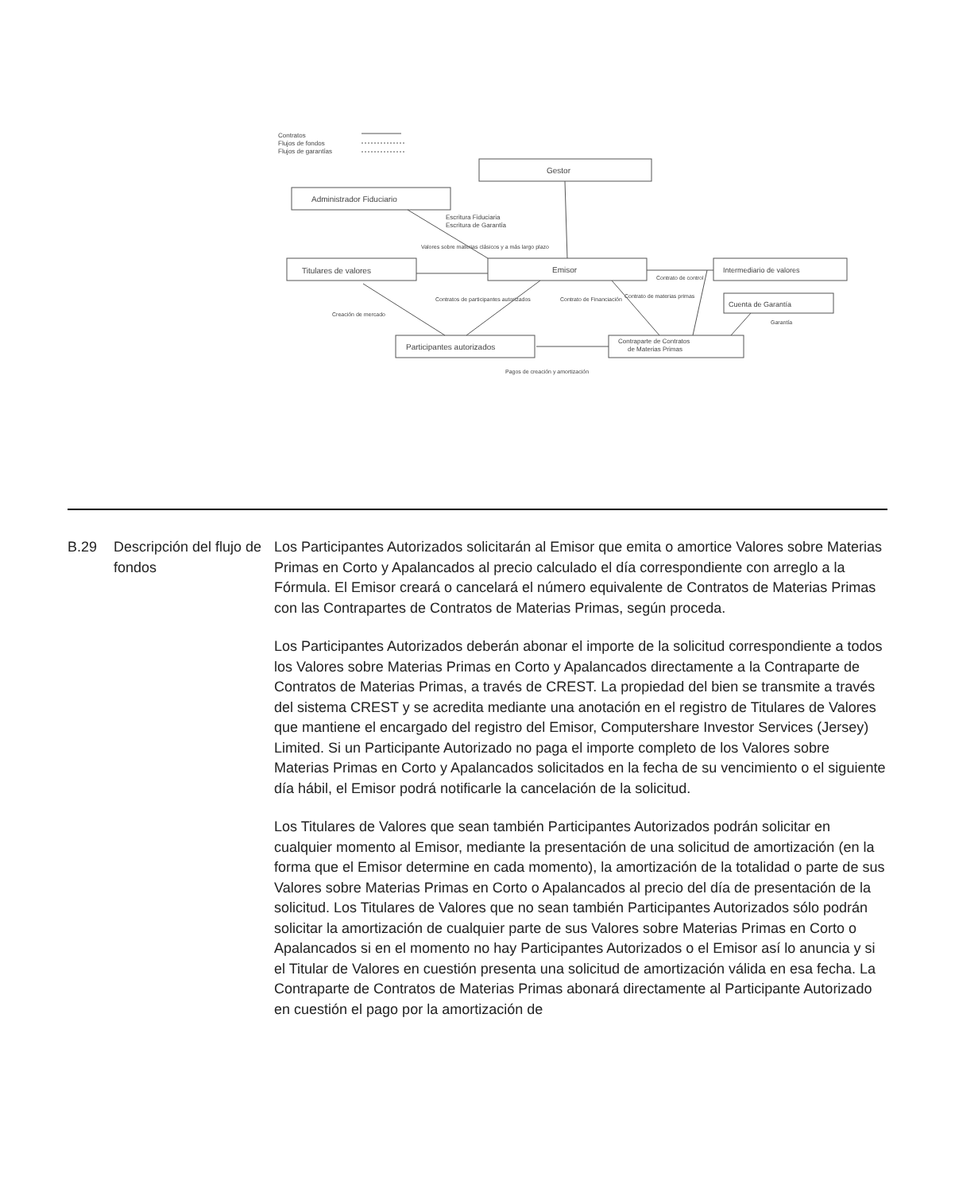Contratos
Flujos de fondos
Flujos de garantías
Gestor
Administrador Fiduciario
Escritura Fiduciaria
Escritura de Garantía
Valores sobre materias clásicos y a más largo plazo
Titulares de valores
Emisor
Intermediario de valores
Contrato de control
Cuenta de Garantía
Garantía
Contratos de participantes autorizados
Creación de mercado
Contrato de Financiación
Contrato de materias primas
Participantes autorizados
Contraparte de Contratos
de Materias Primas
Pagos de creación y amortización
B.29 Descripción del flujo de fondos
Los Participantes Autorizados solicitarán al Emisor que emita o amortice Valores sobre Materias Primas en Corto y Apalancados al precio calculado el día correspondiente con arreglo a la Fórmula. El Emisor creará o cancelará el número equivalente de Contratos de Materias Primas con las Contrapartes de Contratos de Materias Primas, según proceda.
Los Participantes Autorizados deberán abonar el importe de la solicitud correspondiente a todos los Valores sobre Materias Primas en Corto y Apalancados directamente a la Contraparte de Contratos de Materias Primas, a través de CREST. La propiedad del bien se transmite a través del sistema CREST y se acredita mediante una anotación en el registro de Titulares de Valores que mantiene el encargado del registro del Emisor, Computershare Investor Services (Jersey) Limited. Si un Participante Autorizado no paga el importe completo de los Valores sobre Materias Primas en Corto y Apalancados solicitados en la fecha de su vencimiento o el siguiente día hábil, el Emisor podrá notificarle la cancelación de la solicitud.
Los Titulares de Valores que sean también Participantes Autorizados podrán solicitar en cualquier momento al Emisor, mediante la presentación de una solicitud de amortización (en la forma que el Emisor determine en cada momento), la amortización de la totalidad o parte de sus Valores sobre Materias Primas en Corto o Apalancados al precio del día de presentación de la solicitud. Los Titulares de Valores que no sean también Participantes Autorizados sólo podrán solicitar la amortización de cualquier parte de sus Valores sobre Materias Primas en Corto o Apalancados si en el momento no hay Participantes Autorizados o el Emisor así lo anuncia y si el Titular de Valores en cuestión presenta una solicitud de amortización válida en esa fecha. La Contraparte de Contratos de Materias Primas abonará directamente al Participante Autorizado en cuestión el pago por la amortización de